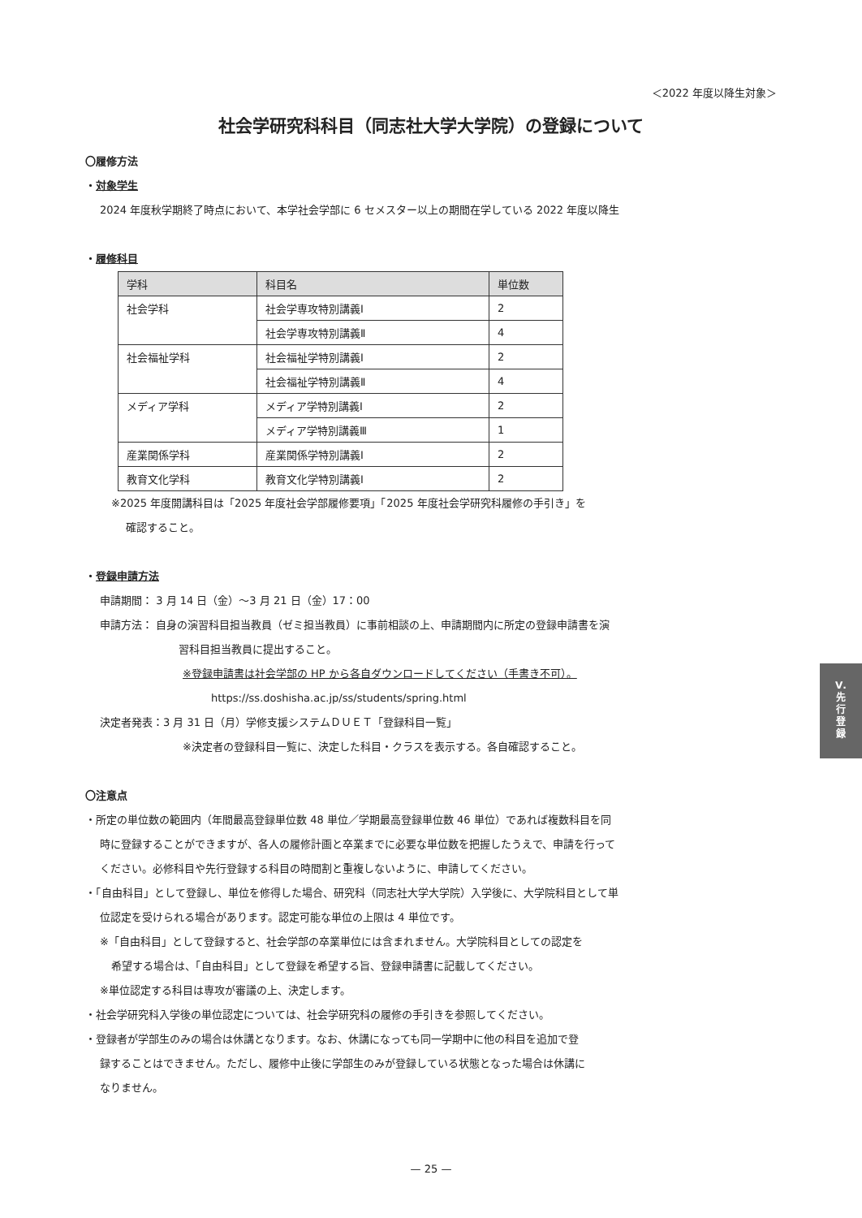＜2022 年度以降生対象＞
社会学研究科科目（同志社大学大学院）の登録について
〇履修方法
・対象学生
2024 年度秋学期終了時点において、本学社会学部に 6 セメスター以上の期間在学している 2022 年度以降生
・履修科目
| 学科 | 科目名 | 単位数 |
| --- | --- | --- |
| 社会学科 | 社会学専攻特別講義Ⅰ | 2 |
| | 社会学専攻特別講義Ⅱ | 4 |
| 社会福祉学科 | 社会福祉学特別講義Ⅰ | 2 |
| | 社会福祉学特別講義Ⅱ | 4 |
| メディア学科 | メディア学特別講義Ⅰ | 2 |
| | メディア学特別講義Ⅲ | 1 |
| 産業関係学科 | 産業関係学特別講義Ⅰ | 2 |
| 教育文化学科 | 教育文化学特別講義Ⅰ | 2 |
※2025 年度開講科目は「2025 年度社会学部履修要項」「2025 年度社会学研究科履修の手引き」を
確認すること。
・登録申請方法
申請期間： 3 月 14 日（金）～3 月 21 日（金）17：00
申請方法： 自身の演習科目担当教員（ゼミ担当教員）に事前相談の上、申請期間内に所定の登録申請書を演
習科目担当教員に提出すること。
※登録申請書は社会学部の HP から各自ダウンロードしてください（手書き不可）。
https://ss.doshisha.ac.jp/ss/students/spring.html
決定者発表：3 月 31 日（月）学修支援システムＤＵＥＴ「登録科目一覧」
※決定者の登録科目一覧に、決定した科目・クラスを表示する。各自確認すること。
〇注意点
・所定の単位数の範囲内（年間最高登録単位数 48 単位／学期最高登録単位数 46 単位）であれば複数科目を同
時に登録することができますが、各人の履修計画と卒業までに必要な単位数を把握したうえで、申請を行って
ください。必修科目や先行登録する科目の時間割と重複しないように、申請してください。
・「自由科目」として登録し、単位を修得した場合、研究科（同志社大学大学院）入学後に、大学院科目として単
位認定を受けられる場合があります。認定可能な単位の上限は 4 単位です。
※「自由科目」として登録すると、社会学部の卒業単位には含まれません。大学院科目としての認定を
希望する場合は、「自由科目」として登録を希望する旨、登録申請書に記載してください。
※単位認定する科目は専攻が審議の上、決定します。
・社会学研究科入学後の単位認定については、社会学研究科の履修の手引きを参照してください。
・登録者が学部生のみの場合は休講となります。なお、休講になっても同一学期中に他の科目を追加で登
録することはできません。ただし、履修中止後に学部生のみが登録している状態となった場合は休講に
なりません。
Ⅴ.
先
行
登
録
— 25 —